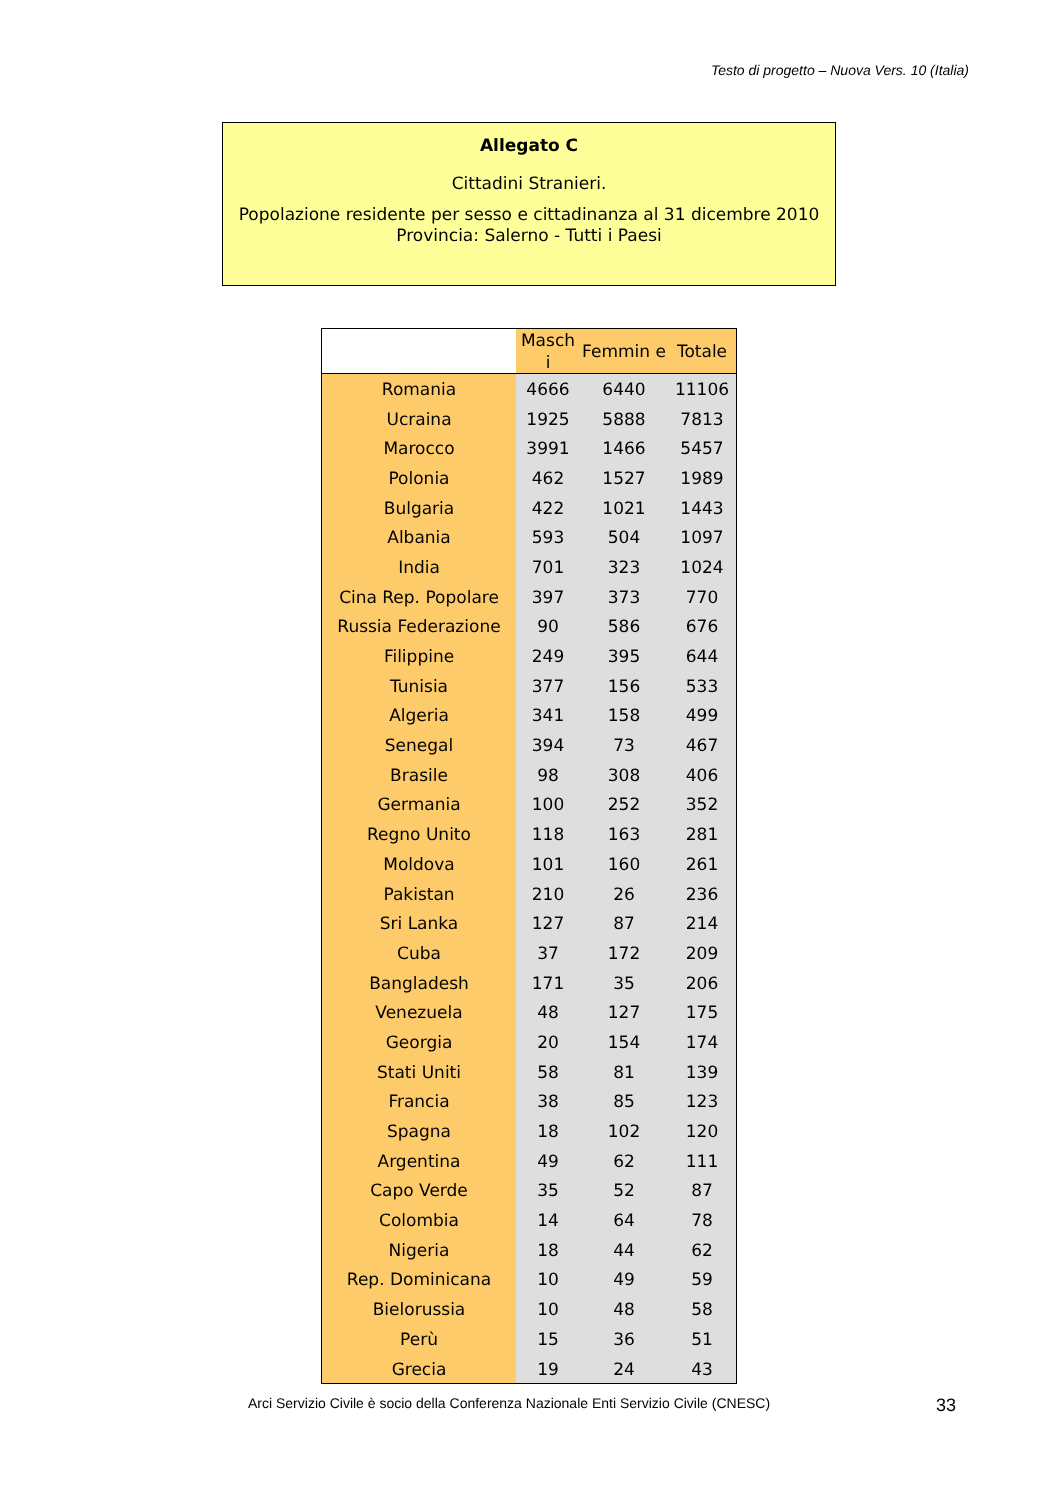Testo di progetto – Nuova Vers. 10 (Italia)
Allegato C
Cittadini Stranieri.
Popolazione residente per sesso e cittadinanza al 31 dicembre 2010
Provincia: Salerno - Tutti i Paesi
| | Masch i | Femmin e | Totale |
| --- | --- | --- | --- |
| Romania | 4666 | 6440 | 11106 |
| Ucraina | 1925 | 5888 | 7813 |
| Marocco | 3991 | 1466 | 5457 |
| Polonia | 462 | 1527 | 1989 |
| Bulgaria | 422 | 1021 | 1443 |
| Albania | 593 | 504 | 1097 |
| India | 701 | 323 | 1024 |
| Cina Rep. Popolare | 397 | 373 | 770 |
| Russia Federazione | 90 | 586 | 676 |
| Filippine | 249 | 395 | 644 |
| Tunisia | 377 | 156 | 533 |
| Algeria | 341 | 158 | 499 |
| Senegal | 394 | 73 | 467 |
| Brasile | 98 | 308 | 406 |
| Germania | 100 | 252 | 352 |
| Regno Unito | 118 | 163 | 281 |
| Moldova | 101 | 160 | 261 |
| Pakistan | 210 | 26 | 236 |
| Sri Lanka | 127 | 87 | 214 |
| Cuba | 37 | 172 | 209 |
| Bangladesh | 171 | 35 | 206 |
| Venezuela | 48 | 127 | 175 |
| Georgia | 20 | 154 | 174 |
| Stati Uniti | 58 | 81 | 139 |
| Francia | 38 | 85 | 123 |
| Spagna | 18 | 102 | 120 |
| Argentina | 49 | 62 | 111 |
| Capo Verde | 35 | 52 | 87 |
| Colombia | 14 | 64 | 78 |
| Nigeria | 18 | 44 | 62 |
| Rep. Dominicana | 10 | 49 | 59 |
| Bielorussia | 10 | 48 | 58 |
| Perù | 15 | 36 | 51 |
| Grecia | 19 | 24 | 43 |
Arci Servizio Civile è socio della Conferenza Nazionale Enti Servizio Civile (CNESC)
33